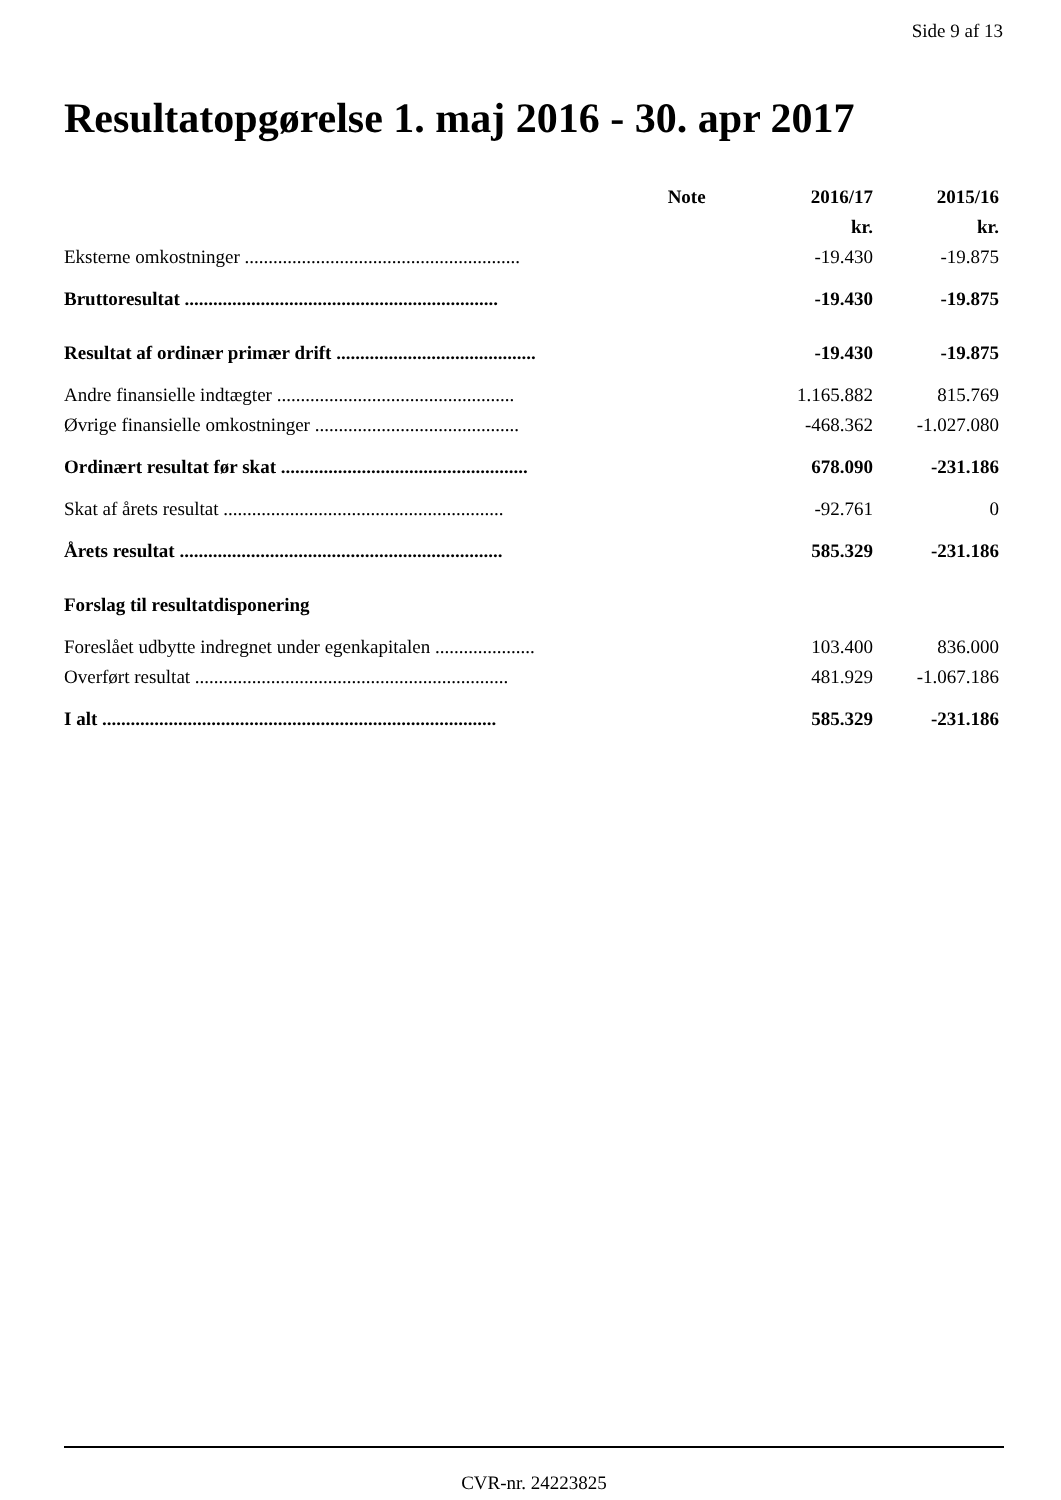Side 9 af 13
Resultatopgørelse 1. maj 2016 - 30. apr 2017
| | Note | 2016/17 | 2015/16 |
| --- | --- | --- | --- |
| | | kr. | kr. |
| Eksterne omkostninger .......................................................... | | -19.430 | -19.875 |
| Bruttoresultat .................................................................. | | -19.430 | -19.875 |
| Resultat af ordinær primær drift .......................................... | | -19.430 | -19.875 |
| Andre finansielle indtægter .................................................. | | 1.165.882 | 815.769 |
| Øvrige finansielle omkostninger ........................................... | | -468.362 | -1.027.080 |
| Ordinært resultat før skat .................................................... | | 678.090 | -231.186 |
| Skat af årets resultat ........................................................... | | -92.761 | 0 |
| Årets resultat .................................................................... | | 585.329 | -231.186 |
| Forslag til resultatdisponering | | | |
| Foreslået udbytte indregnet under egenkapitalen ..................... | | 103.400 | 836.000 |
| Overført resultat .................................................................. | | 481.929 | -1.067.186 |
| I alt ................................................................................... | | 585.329 | -231.186 |
CVR-nr. 24223825